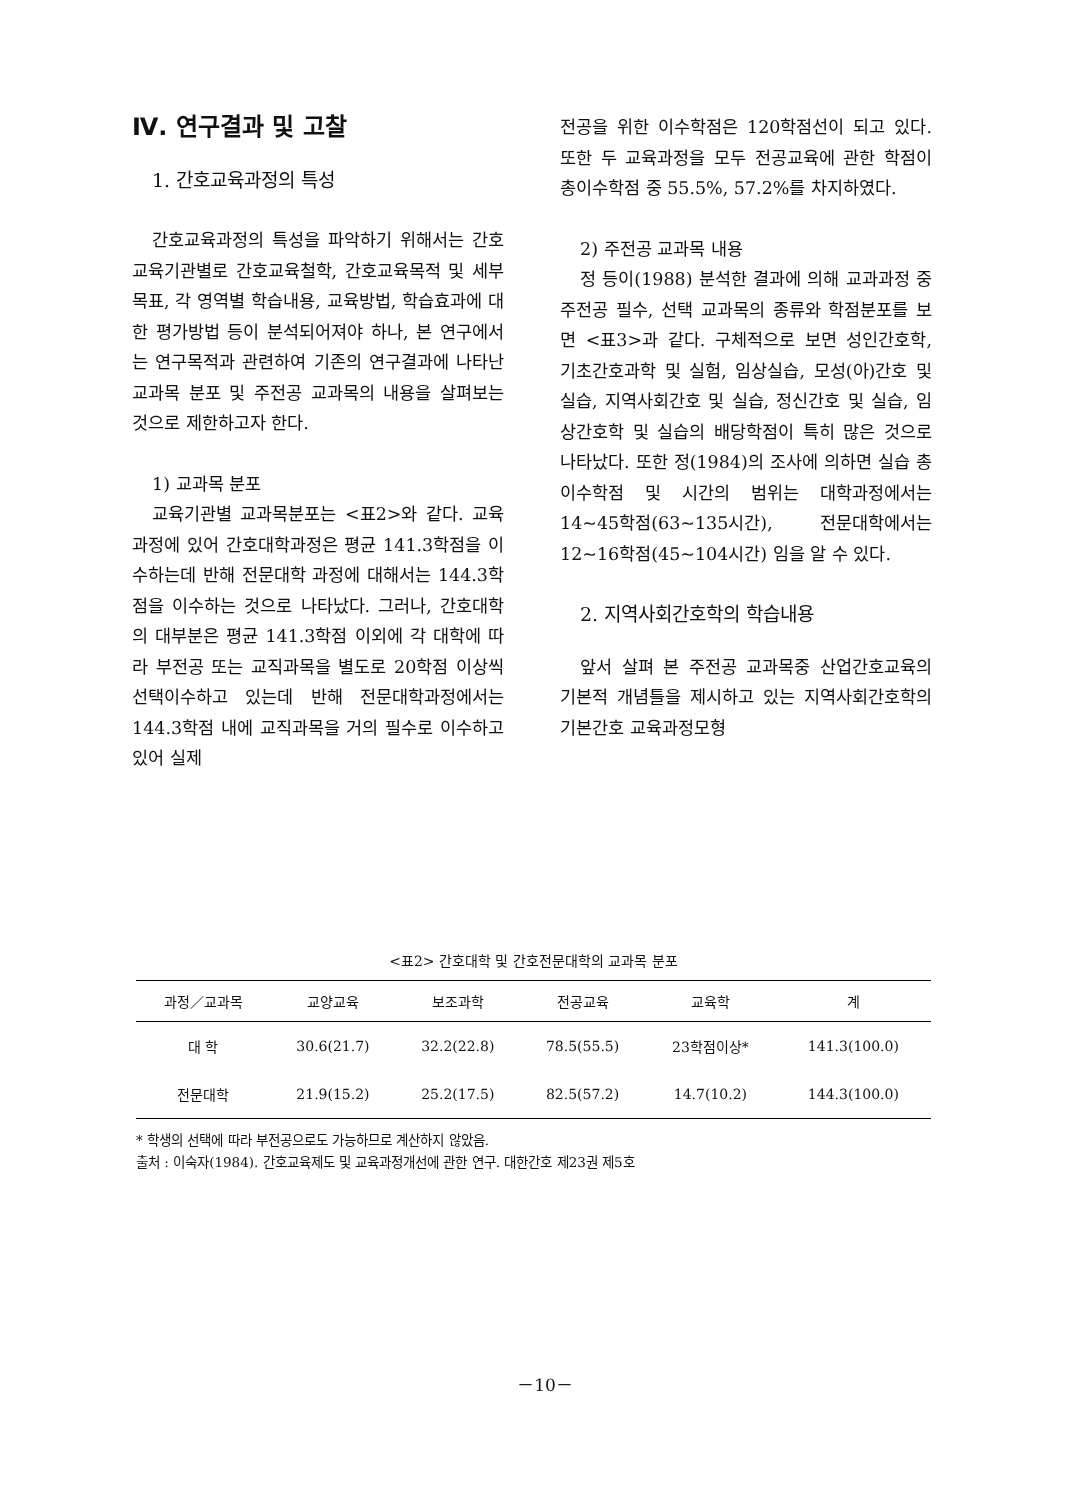Ⅳ. 연구결과 및 고찰
1. 간호교육과정의 특성
간호교육과정의 특성을 파악하기 위해서는 간호교육기관별로 간호교육철학, 간호교육목적 및 세부목표, 각 영역별 학습내용, 교육방법, 학습효과에 대한 평가방법 등이 분석되어져야 하나, 본 연구에서는 연구목적과 관련하여 기존의 연구결과에 나타난 교과목 분포 및 주전공 교과목의 내용을 살펴보는 것으로 제한하고자 한다.
1) 교과목 분포
교육기관별 교과목분포는 <표2>와 같다. 교육과정에 있어 간호대학과정은 평균 141.3학점을 이수하는데 반해 전문대학 과정에 대해서는 144.3학점을 이수하는 것으로 나타났다. 그러나, 간호대학의 대부분은 평균 141.3학점 이외에 각 대학에 따라 부전공 또는 교직과목을 별도로 20학점 이상씩 선택이수하고 있는데 반해 전문대학과정에서는 144.3학점 내에 교직과목을 거의 필수로 이수하고 있어 실제
전공을 위한 이수학점은 120학점선이 되고 있다. 또한 두 교육과정을 모두 전공교육에 관한 학점이 총이수학점 중 55.5%, 57.2%를 차지하였다.
2) 주전공 교과목 내용
정 등이(1988) 분석한 결과에 의해 교과과정 중 주전공 필수, 선택 교과목의 종류와 학점분포를 보면 <표3>과 같다. 구체적으로 보면 성인간호학, 기초간호과학 및 실험, 임상실습, 모성(아)간호 및 실습, 지역사회간호 및 실습, 정신간호 및 실습, 임상간호학 및 실습의 배당학점이 특히 많은 것으로 나타났다. 또한 정(1984)의 조사에 의하면 실습 총 이수학점 및 시간의 범위는 대학과정에서는 14~45학점(63~135시간), 전문대학에서는 12~16학점(45~104시간) 임을 알 수 있다.
2. 지역사회간호학의 학습내용
앞서 살펴 본 주전공 교과목중 산업간호교육의 기본적 개념틀을 제시하고 있는 지역사회간호학의 기본간호 교육과정모형
<표2> 간호대학 및 간호전문대학의 교과목 분포
| 과정／교과목 | 교양교육 | 보조과학 | 전공교육 | 교육학 | 계 |
| --- | --- | --- | --- | --- | --- |
| 대 학 | 30.6(21.7) | 32.2(22.8) | 78.5(55.5) | 23학점이상* | 141.3(100.0) |
| 전문대학 | 21.9(15.2) | 25.2(17.5) | 82.5(57.2) | 14.7(10.2) | 144.3(100.0) |
* 학생의 선택에 따라 부전공으로도 가능하므로 계산하지 않았음.
출처 : 이숙자(1984). 간호교육제도 및 교육과정개선에 관한 연구. 대한간호 제23권 제5호
－10－